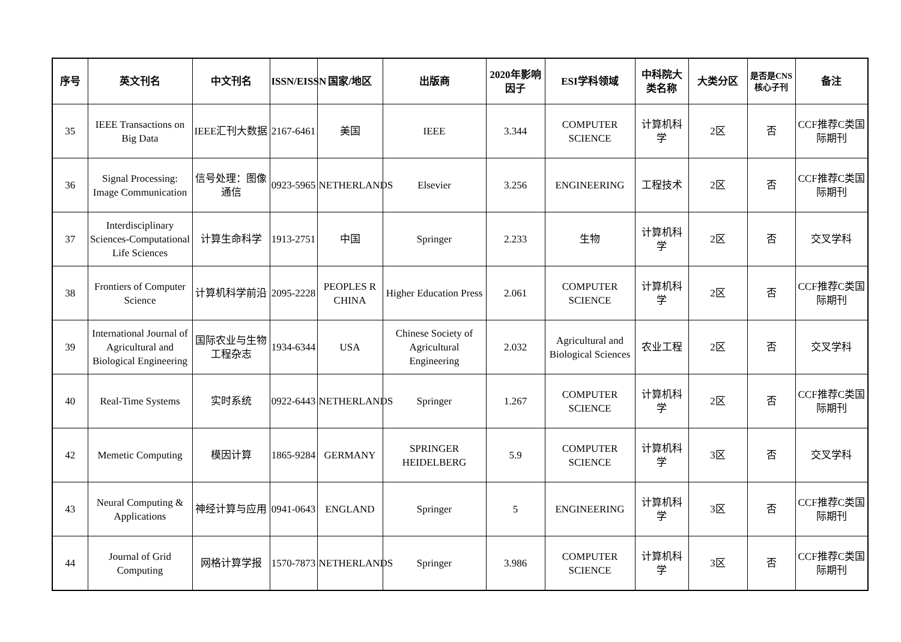| 序号 | 英文刊名 | 中文刊名 | ISSN/EISSN | 国家/地区 | 出版商 | 2020年影响因子 | ESI学科领域 | 中科院大类名称 | 大类分区 | 是否是CNS核心子刊 | 备注 |
| --- | --- | --- | --- | --- | --- | --- | --- | --- | --- | --- | --- |
| 35 | IEEE Transactions on Big Data | IEEE汇刊大数据 | 2167-6461 | 美国 | IEEE | 3.344 | COMPUTER SCIENCE | 计算机科学 | 2区 | 否 | CCF推荐C类国际期刊 |
| 36 | Signal Processing: Image Communication | 信号处理：图像通信 | 0923-5965 | NETHERLANDS | Elsevier | 3.256 | ENGINEERING | 工程技术 | 2区 | 否 | CCF推荐C类国际期刊 |
| 37 | Interdisciplinary Sciences-Computational Life Sciences | 计算生命科学 | 1913-2751 | 中国 | Springer | 2.233 | 生物 | 计算机科学 | 2区 | 否 | 交叉学科 |
| 38 | Frontiers of Computer Science | 计算机科学前沿 | 2095-2228 | PEOPLES R CHINA | Higher Education Press | 2.061 | COMPUTER SCIENCE | 计算机科学 | 2区 | 否 | CCF推荐C类国际期刊 |
| 39 | International Journal of Agricultural and Biological Engineering | 国际农业与生物工程杂志 | 1934-6344 | USA | Chinese Society of Agricultural Engineering | 2.032 | Agricultural and Biological Sciences | 农业工程 | 2区 | 否 | 交叉学科 |
| 40 | Real-Time Systems | 实时系统 | 0922-6443 | NETHERLANDS | Springer | 1.267 | COMPUTER SCIENCE | 计算机科学 | 2区 | 否 | CCF推荐C类国际期刊 |
| 42 | Memetic Computing | 模因计算 | 1865-9284 | GERMANY | SPRINGER HEIDELBERG | 5.9 | COMPUTER SCIENCE | 计算机科学 | 3区 | 否 | 交叉学科 |
| 43 | Neural Computing & Applications | 神经计算与应用 | 0941-0643 | ENGLAND | Springer | 5 | ENGINEERING | 计算机科学 | 3区 | 否 | CCF推荐C类国际期刊 |
| 44 | Journal of Grid Computing | 网格计算学报 | 1570-7873 | NETHERLANDS | Springer | 3.986 | COMPUTER SCIENCE | 计算机科学 | 3区 | 否 | CCF推荐C类国际期刊 |